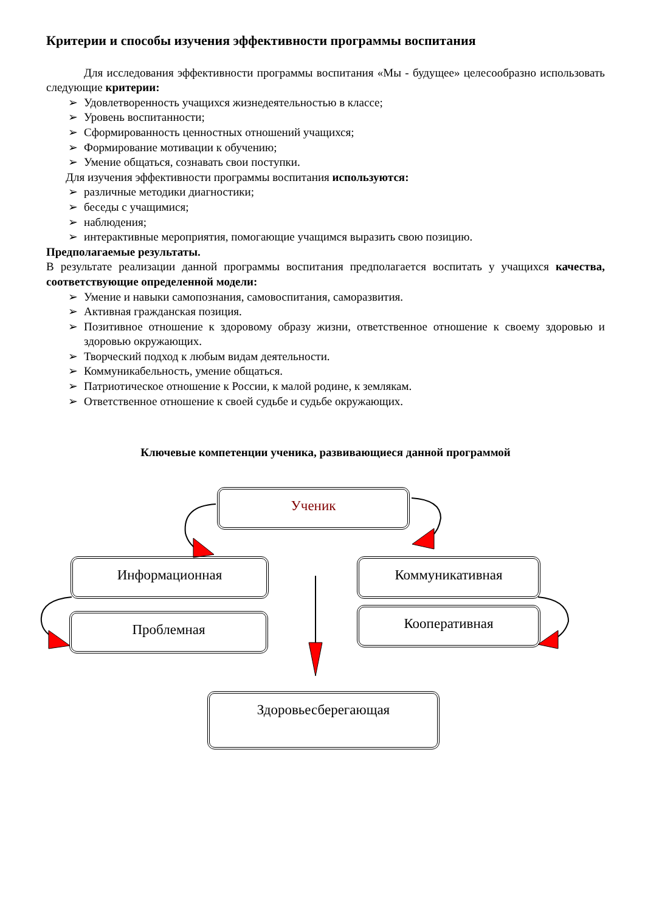Критерии и способы изучения эффективности программы воспитания
Для исследования эффективности программы воспитания «Мы - будущее» целесообразно использовать следующие критерии:
➢ Удовлетворенность учащихся жизнедеятельностью в классе;
➢ Уровень воспитанности;
➢ Сформированность ценностных отношений учащихся;
➢ Формирование мотивации к обучению;
➢ Умение общаться, сознавать свои поступки.
Для изучения эффективности программы воспитания используются:
➢ различные методики диагностики;
➢ беседы с учащимися;
➢ наблюдения;
➢ интерактивные мероприятия, помогающие учащимся выразить свою позицию.
Предполагаемые результаты.
В результате реализации данной программы воспитания предполагается воспитать у учащихся качества, соответствующие определенной модели:
➢ Умение и навыки самопознания, самовоспитания, саморазвития.
➢ Активная гражданская позиция.
➢ Позитивное отношение к здоровому образу жизни, ответственное отношение к своему здоровью и здоровью окружающих.
➢ Творческий подход к любым видам деятельности.
➢ Коммуникабельность, умение общаться.
➢ Патриотическое отношение к России, к малой родине, к землякам.
➢ Ответственное отношение к своей судьбе и судьбе окружающих.
Ключевые компетенции ученика, развивающиеся данной программой
Ученик
Информационная Коммуникативная
Проблемная Кооперативная
Здоровьесберегающая